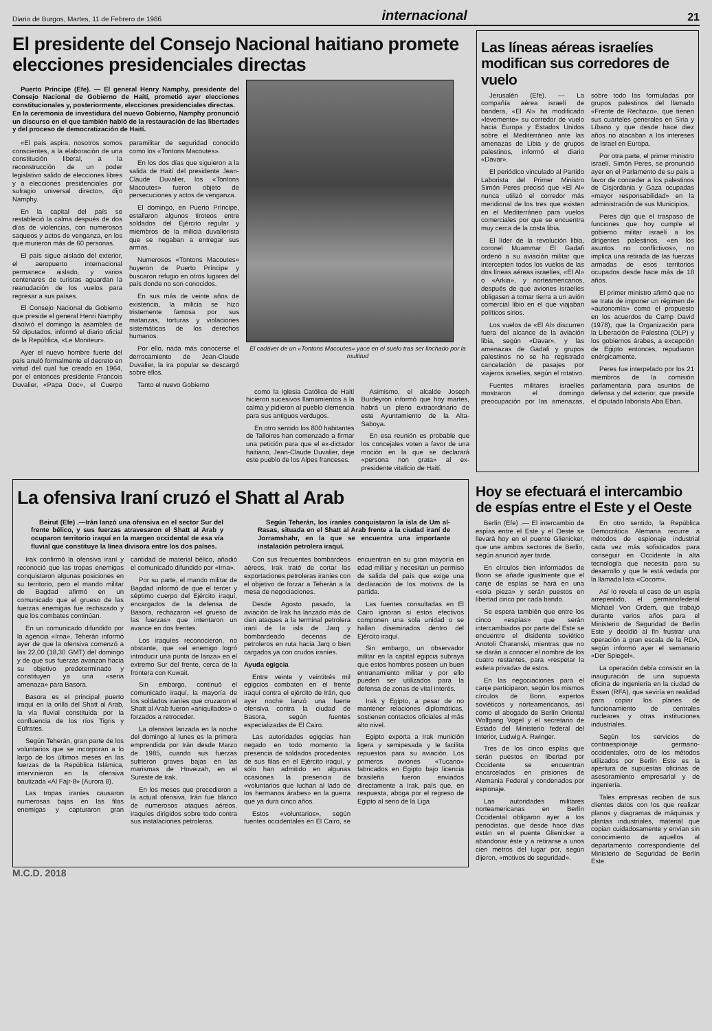Diario de Burgos, Martes, 11 de Febrero de 1986 internacional 21
El presidente del Consejo Nacional haitiano promete elecciones presidenciales directas
Puerto Príncipe (Efe). — El general Henry Namphy, presidente del Consejo Nacional de Gobierno de Haití, prometió ayer elecciones constitucionales y, posteriormente, elecciones presidenciales directas.
En la ceremonia de investidura del nuevo Gobierno, Namphy pronunció un discurso en el que también habló de la restauración de las libertades y del proceso de democratización de Haití.
«El país aspira, nosotros somos conscientes, a la elaboración de una constitución liberal, a la reconstrucción de un poder legislativo salido de elecciones libres y a elecciones presidenciales por sufragio universal directo», dijo Namphy.
En la capital del país se restableció la calma después de dos días de violencias, con numerosos saqueos y actos de venganza, en los que murieron más de 60 personas.
El país sigue aislado del exterior, el aeropuerto internacional permanece aislado, y varios centenares de turistas aguardan la reanudación de los vuelos para regresar a sus países.
El Consejo Nacional de Gobierno que preside el general Henri Namphy disolvió el domingo la asamblea de 59 diputados, informó el diario oficial de la República, «Le Moniteur».
Ayer el nuevo hombre fuerte del país anuló formalmente el decreto en virtud del cual fue creado en 1964, por el entonces presidente Francois Duvalier, «Papa Doc», el Cuerpo paramilitar de seguridad conocido como los «Tontons Macoutes».
En los dos días que siguieron a la salida de Haití del presidente Jean-Claude Duvalier, los «Tontons Macoutes» fueron objeto de persecuciones y actos de venganza.
El domingo, en Puerto Príncipe, estallaron algunos tiroteos entre soldados del Ejército regular y miembros de la milicia duvalierista que se negaban a entregar sus armas.
Numerosos «Tontons Macoutes» huyeron de Puerto Príncipe y buscaron refugio en otros lugares del país donde no son conocidos.
En sus más de veinte años de existencia, la milicia se hizo tristemente famosa por sus matanzas, torturas y violaciones sistemáticas de los derechos humanos.
Por ello, nada más conocerse el derrocamiento de Jean-Claude Duvalier, la ira popular se descargó sobre ellos.
Tanto el nuevo Gobierno
El cadáver de un «Tontons Macoutes» yace en el suelo tras ser linchado por la multitud
como la Iglesia Católica de Haití hicieron sucesivos llamamientos a la calma y pidieron al pueblo clemencia para sus antiguos verdugos.
En otro sentido los 800 habitantes de Talloires han comenzado a firmar una petición para que el ex-dictador haitiano, Jean-Claude Duvalier, deje este pueblo de los Alpes franceses.
Asimismo, el alcalde Joseph Burdeyron informó que hoy martes, habrá un pleno extraordinario de este Ayuntamiento de la Alta-Saboya.
En esa reunión es probable que los concejales voten a favor de una moción en la que se declarará «persona non grata» al ex-presidente vitalicio de Haití.
Las líneas aéreas israelíes modifican sus corredores de vuelo
Jerusalén (Efe). — La compañía aérea israelí de bandera, «El Al» ha modificado «levemente» su corredor de vuelo hacia Europa y Estados Unidos sobre el Mediterráneo ante las amenazas de Libia y de grupos palestinos, informó el diario «Davar».
El periódico vinculado al Partido Laborista del Primer Ministro Simón Peres precisó que «El Al» nunca utilizó el corredor más meridional de los tres que existen en el Mediterráneo para vuelos comerciales por que se encuentra muy cerca de la costa libia.
El líder de la revolución libia, coronel Muammar El Gadafi ordenó a su aviación militar que intercepten todos los vuelos de las dos líneas aéreas israelíes, «El Al» o «Arkia», y norteamericanos, después de que aviones israelíes obligasen a tomar tierra a un avión comercial libio en el que viajaban políticos sirios.
Los vuelos de «El Al» discurren fuera del alcance de la aviación libia, según «Davar», y las amenazas de Gadafi y grupos palestinos no se ha registrado cancelación de pasajes por viajeros israelíes, según el rotativo.
Fuentes militares israelíes mostraron el domingo preocupación por las amenazas, sobre todo las formuladas por grupos palestinos del llamado «Frente de Rechazo», que tienen sus cuarteles generales en Siria y Líbano y que desde hace diez años no atacaban a los intereses de Israel en Europa.
Por otra parte, el primer ministro israelí, Simón Peres, se pronunció ayer en el Parlamento de su país a favor de conceder a los palestinos de Cisjordania y Gaza ocupadas «mayor responsabilidad» en la administración de sus Municipios.
Peres dijo que el traspaso de funciones que hoy cumple el gobierno militar israelí a los dirigentes palestinos, «en los asuntos no conflictivos», no implica una retirada de las fuerzas armadas de esos territorios ocupados desde hace más de 18 años.
El primer ministro afirmó que no se trata de imponer un régimen de «autonomía» como el propuesto en los acuerdos de Camp David (1978), que la Organización para la Liberación de Palestina (OLP) y los gobiernos árabes, a excepción de Egipto entonces, repudiaron enérgicamente.
Peres fue interpelado por los 21 miembros de la comisión parlamentaria para asuntos de defensa y del exterior, que preside el diputado laborista Aba Eban.
La ofensiva Iraní cruzó el Shatt al Arab
Beirut (Efe) .—Irán lanzó una ofensiva en el sector Sur del frente bélico, y sus fuerzas atravesaron el Shatt al Arab y ocuparon territorio iraquí en la margen occidental de esa vía fluvial que constituye la línea divisora entre los dos países.
Según Teherán, los iraníes conquistaron la isla de Um al-Rasas, situada en el Shatt al Arab frente a la ciudad iraní de Jorramshahr, en la que se encuentra una importante instalación petrolera iraquí.
Irak confirmó la ofensiva iraní y reconoció que las tropas enemigas conquistaron algunas posiciones en su territorio, pero el mando militar de Bagdad afirmó en un comunicado que el grueso de las fuerzas enemigas fue rechazado y que los combates continúan.
En un comunicado difundido por la agencia «Irna», Teherán informó ayer de que la ofensiva comenzó a las 22,00 (18,30 GMT) del domingo y de que sus fuerzas avanzan hacia su objetivo predeterminado y constituyen ya una «seria amenaza» para Basora.
Basora es el principal puerto iraquí en la orilla del Shatt al Arab, la vía fluvial constituida por la confluencia de los ríos Tigris y Eúfrates.
Según Teherán, gran parte de los voluntarios que se incorporan a lo largo de los últimos meses en las fuerzas de la República Islámica, intervinieron en la ofensiva bautizada «Al Fajr-8» (Aurora 8).
Las tropas iraníes causaron numerosas bajas en las filas enemigas y capturaron gran cantidad de material bélico, añadió el comunicado difundido por «Irna».
Por su parte, el mando militar de Bagdad informó de que el tercer y séptimo cuerpo del Ejército iraquí, encargados de la defensa de Basora, rechazaron «el grueso de las fuerzas» que intentaron un avance en dos frentes.
Los iraquíes reconocieron, no obstante, que «el enemigo logró introducir una punta de lanza» en el extremo Sur del frente, cerca de la frontera con Kuwait.
Sin embargo, continuó el comunicado iraquí, la mayoría de los soldados iraníes que cruzaron el Shatt al Arab fueron «aniquilados» o forzados a retroceder.
La ofensiva lanzada en la noche del domingo al lunes es la primera emprendida por Irán desde Marzo de 1985, cuando sus fuerzas sufrieron graves bajas en las marismas de Hoveizah, en el Sureste de Irak.
En los meses que precedieron a la actual ofensiva, Irán fue blanco de numerosos ataques aéreos, iraquíes dirigidos sobre todo contra sus instalaciones petroleras.
Con sus frecuentes bombardeos aéreos, Irak trató de cortar las exportaciones petroleras iraníes con el objetivo de forzar a Teherán a la mesa de negociaciones.
Desde Agosto pasado, la aviación de Irak ha lanzado más de cien ataques a la terminal petrolera iraní de la isla de Jarq y bombardeado decenas de petroleros en ruta hacia Jarq o bien cargados ya con crudos iraníes.
Ayuda egigcia
Entre veinte y veintitrés mil egigcios combaten en el frente iraquí contra el ejército de Irán, que ayer noche lanzó una fuerte ofensiva contra la ciudad de Basora, según fuentes especializadas de El Cairo.
Las autoridades egigcias han negado en todo momento la presencia de soldados procedentes de sus filas en el Ejército iraquí, y sólo han admitido en algunas ocasiones la presencia de «voluntarios que luchan al lado de los hermanos árabes» en la guerra que ya dura cinco años.
Estos «voluntarios», según fuentes occidentales en El Cairo, se encuentran en su gran mayoría en edad militar y necesitan un permiso de salida del país que exige una declaración de los motivos de la partida.
Las fuentes consultadas en El Cairo ignoran si estos efectivos componen una sola unidad o se hallan diseminados dentro del Ejército iraquí.
Sin embargo, un observador militar en la capital egipcia subraya que estos hombres poseen un buen entranamiento militar y por ello pueden ser utilizados para la defensa de zonas de vital interés.
Irak y Egipto, a pesar de no mantener relaciones diplomáticas, sostienen contactos oficiales al más alto nivel.
Egipto exporta a Irak munición ligera y semipesada y le facilita repuestos para su aviación. Los primeros aviones «Tucano» fabricados en Egipto bajo licencia brasileña fueron enviados directamente a Irak, país que, en respuesta, aboga por el regreso de Egipto al seno de la Liga
Hoy se efectuará el intercambio de espías entre el Este y el Oeste
Berlín (Efe) .— El intercambio de espías entre el Este y el Oeste se llevará hoy en el puente Glienicker, que une ambos sectores de Berlín, según anunció ayer tarde.
En círculos bien informados de Bonn se añade igualmente que el canje de espías se hará en una «sola pieza» y serán puestos en libertad cinco por cada bando.
Se espera también que entre los cinco «espías» que serán intercambiados por parte del Este se encuentre el disidente soviético Anotoli Charanski, mientras que no se darán a conocer el nombre de los cuatro restantes, para «respetar la esfera privada» de estos.
En las negociaciones para el canje participaron, según los mismos círculos de Bonn, expertos soviéticos y norteamericanos, así como el abogado de Berlín Oriental Wolfgang Vogel y el secretario de Estado del Ministerio federal del Interior, Ludwig A. Rwinger.
Tres de los cinco espías que serán puestos en libertad por Occidente se encuentran encarcelados en prisiones de Alemania Federal y condenados por espionaje.
Las autoridades militares norteamericanas en Berlín Occidental obligaron ayer a los periodistas, que desde hace días están en el puente Glienicker a abandonar éste y a retirarse a unos cien metros del lugar por, según dijeron, «motivos de seguridad».
En otro sentido, la República Democrática Alemana recurre a métodos de espionaje industrial cada vez más sofisticados para conseguir en Occidente la alta tecnología que necesita para su desarrollo y que le está vedada por la llamada lista «Cocom».
Así lo revela el caso de un espía arrepentido, el germanofederal Michael Von Ordem, que trabajó durante varios años para el Ministerio de Seguridad de Berlín Este y decidió al fin frustrar una operación a gran escala de la RDA, según informó ayer el semanario «Der Spiegel».
La operación debía consistir en la inauguración de una supuesta oficina de ingeniería en la ciudad de Essen (RFA), que seviría en realidad para copiar los planes de funcionamiento de centrales nucleares y otras instituciones industriales.
Según los servicios de contraespionaje germano-occidentales, otro de los métodos utilizados por Berlín Este es la apertura de supuestas oficinas de asesoramiento empresarial y de ingeniería.
Tales empresas reciben de sus clientes datos con los que realizar planos y diagramas de máquinas y plantas industriales, material que copian cuidadosamente y envían sin conocimiento de aquellos al departamento correspondiente del Ministerio de Seguridad de Berlín Este.
M.C.D. 2018